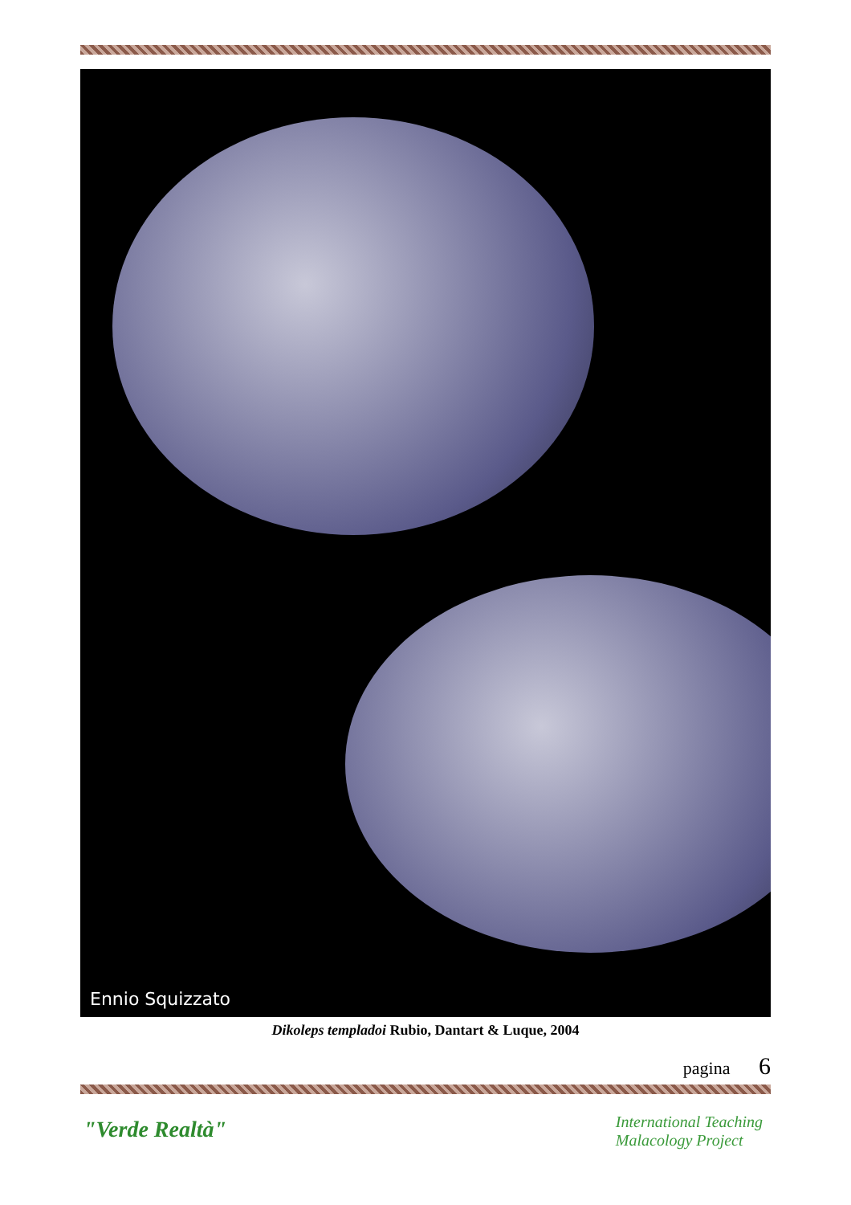Ennio Squizzato
Dikoleps templadoi Rubio, Dantart & Luque, 2004
pagina 6
"Verde Realtà"
International Teaching
Malacology Project